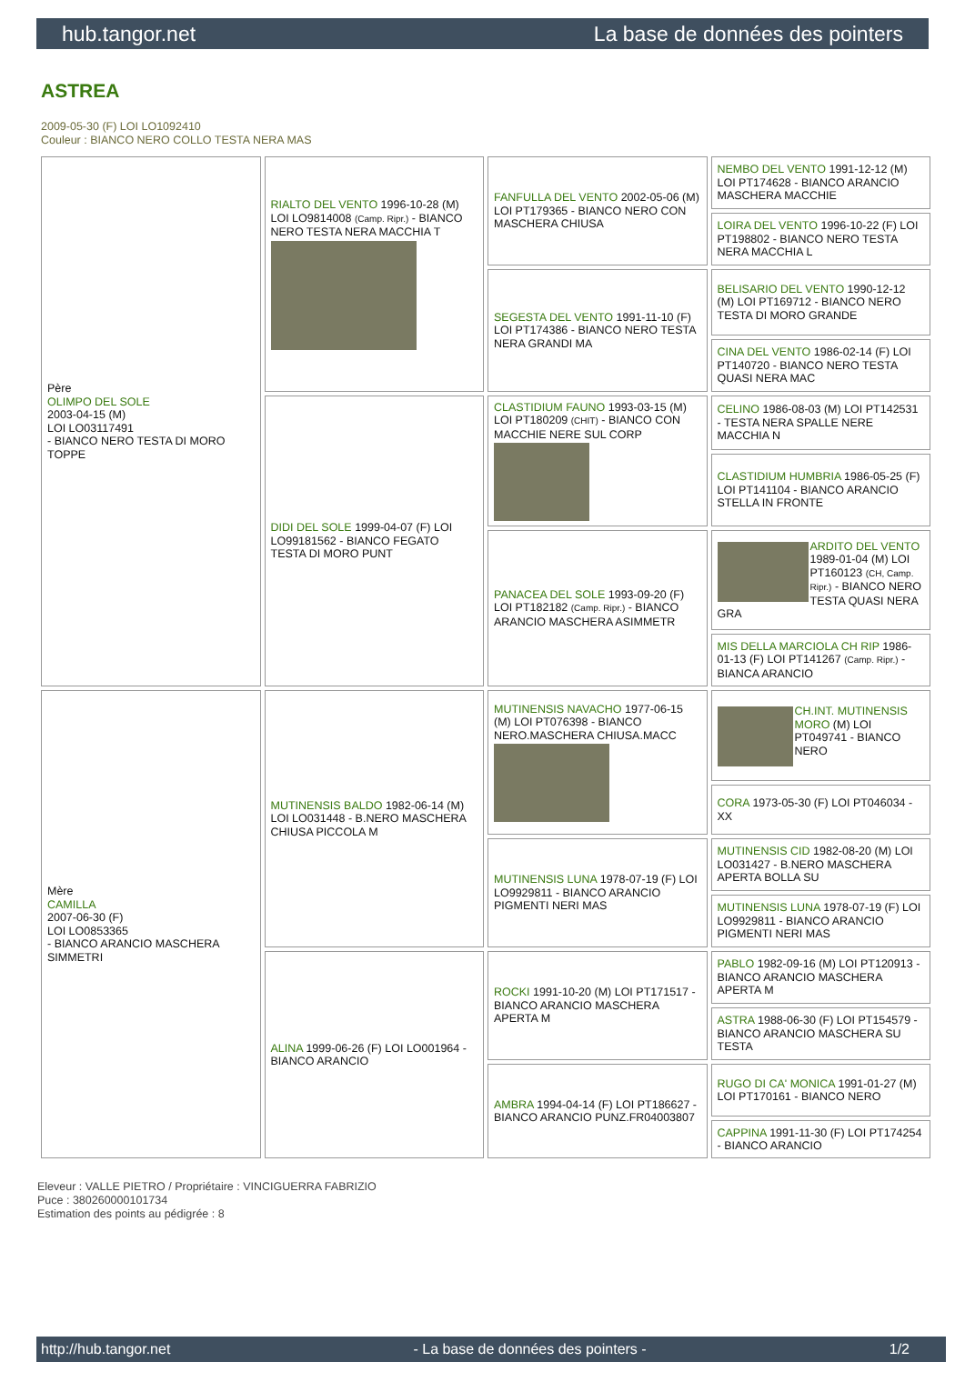hub.tangor.net La base de données des pointers
ASTREA
2009-05-30 (F) LOI LO1092410
Couleur : BIANCO NERO COLLO TESTA NERA MAS
| Père OLIMPO DEL SOLE 2003-04-15 (M) LOI LO03117491 - BIANCO NERO TESTA DI MORO TOPPE | RIALTO DEL VENTO 1996-10-28 (M) LOI LO9814008 (Camp. Ripr.) - BIANCO NERO TESTA NERA MACCHIA T | FANFULLA DEL VENTO 2002-05-06 (M) LOI PT179365 - BIANCO NERO CON MASCHERA CHIUSA | NEMBO DEL VENTO 1991-12-12 (M) LOI PT174628 - BIANCO ARANCIO MASCHERA MACCHIE |
| | | | LOIRA DEL VENTO 1996-10-22 (F) LOI PT198802 - BIANCO NERO TESTA NERA MACCHIA L |
| | | SEGESTA DEL VENTO 1991-11-10 (F) LOI PT174386 - BIANCO NERO TESTA NERA GRANDI MA | BELISARIO DEL VENTO 1990-12-12 (M) LOI PT169712 - BIANCO NERO TESTA DI MORO GRANDE |
| | | | CINA DEL VENTO 1986-02-14 (F) LOI PT140720 - BIANCO NERO TESTA QUASI NERA MAC |
| | DIDI DEL SOLE 1999-04-07 (F) LOI LO99181562 - BIANCO FEGATO TESTA DI MORO PUNT | CLASTIDIUM FAUNO 1993-03-15 (M) LOI PT180209 (CHIT) - BIANCO CON MACCHIE NERE SUL CORP | CELINO 1986-08-03 (M) LOI PT142531 - TESTA NERA SPALLE NERE MACCHIA N |
| | | | CLASTIDIUM HUMBRIA 1986-05-25 (F) LOI PT141104 - BIANCO ARANCIO STELLA IN FRONTE |
| | | PANACEA DEL SOLE 1993-09-20 (F) LOI PT182182 (Camp. Ripr.) - BIANCO ARANCIO MASCHERA ASIMMETR | ARDITO DEL VENTO 1989-01-04 (M) LOI PT160123 (CH, Camp. Ripr.) - BIANCO NERO TESTA QUASI NERA GRA |
| | | | MIS DELLA MARCIOLA CH RIP 1986-01-13 (F) LOI PT141267 (Camp. Ripr.) - BIANCA ARANCIO |
| Mère CAMILLA 2007-06-30 (F) LOI LO0853365 - BIANCO ARANCIO MASCHERA SIMMETRI | MUTINENSIS BALDO 1982-06-14 (M) LOI LO031448 - B.NERO MASCHERA CHIUSA PICCOLA M | MUTINENSIS NAVACHO 1977-06-15 (M) LOI PT076398 - BIANCO NERO.MASCHERA CHIUSA.MACC | CH.INT. MUTINENSIS MORO (M) LOI PT049741 - BIANCO NERO |
| | | | CORA 1973-05-30 (F) LOI PT046034 - XX |
| | | MUTINENSIS LUNA 1978-07-19 (F) LOI LO9929811 - BIANCO ARANCIO PIGMENTI NERI MAS | MUTINENSIS CID 1982-08-20 (M) LOI LO031427 - B.NERO MASCHERA APERTA BOLLA SU |
| | | | MUTINENSIS LUNA 1978-07-19 (F) LOI LO9929811 - BIANCO ARANCIO PIGMENTI NERI MAS |
| | ALINA 1999-06-26 (F) LOI LO001964 - BIANCO ARANCIO | ROCKI 1991-10-20 (M) LOI PT171517 - BIANCO ARANCIO MASCHERA APERTA M | PABLO 1982-09-16 (M) LOI PT120913 - BIANCO ARANCIO MASCHERA APERTA M |
| | | | ASTRA 1988-06-30 (F) LOI PT154579 - BIANCO ARANCIO MASCHERA SU TESTA |
| | | AMBRA 1994-04-14 (F) LOI PT186627 - BIANCO ARANCIO PUNZ.FR04003807 | RUGO DI CA' MONICA 1991-01-27 (M) LOI PT170161 - BIANCO NERO |
| | | | CAPPINA 1991-11-30 (F) LOI PT174254 - BIANCO ARANCIO |
Eleveur : VALLE PIETRO / Propriétaire : VINCIGUERRA FABRIZIO
Puce : 380260000101734
Estimation des points au pédigrée : 8
http://hub.tangor.net - La base de données des pointers - 1/2